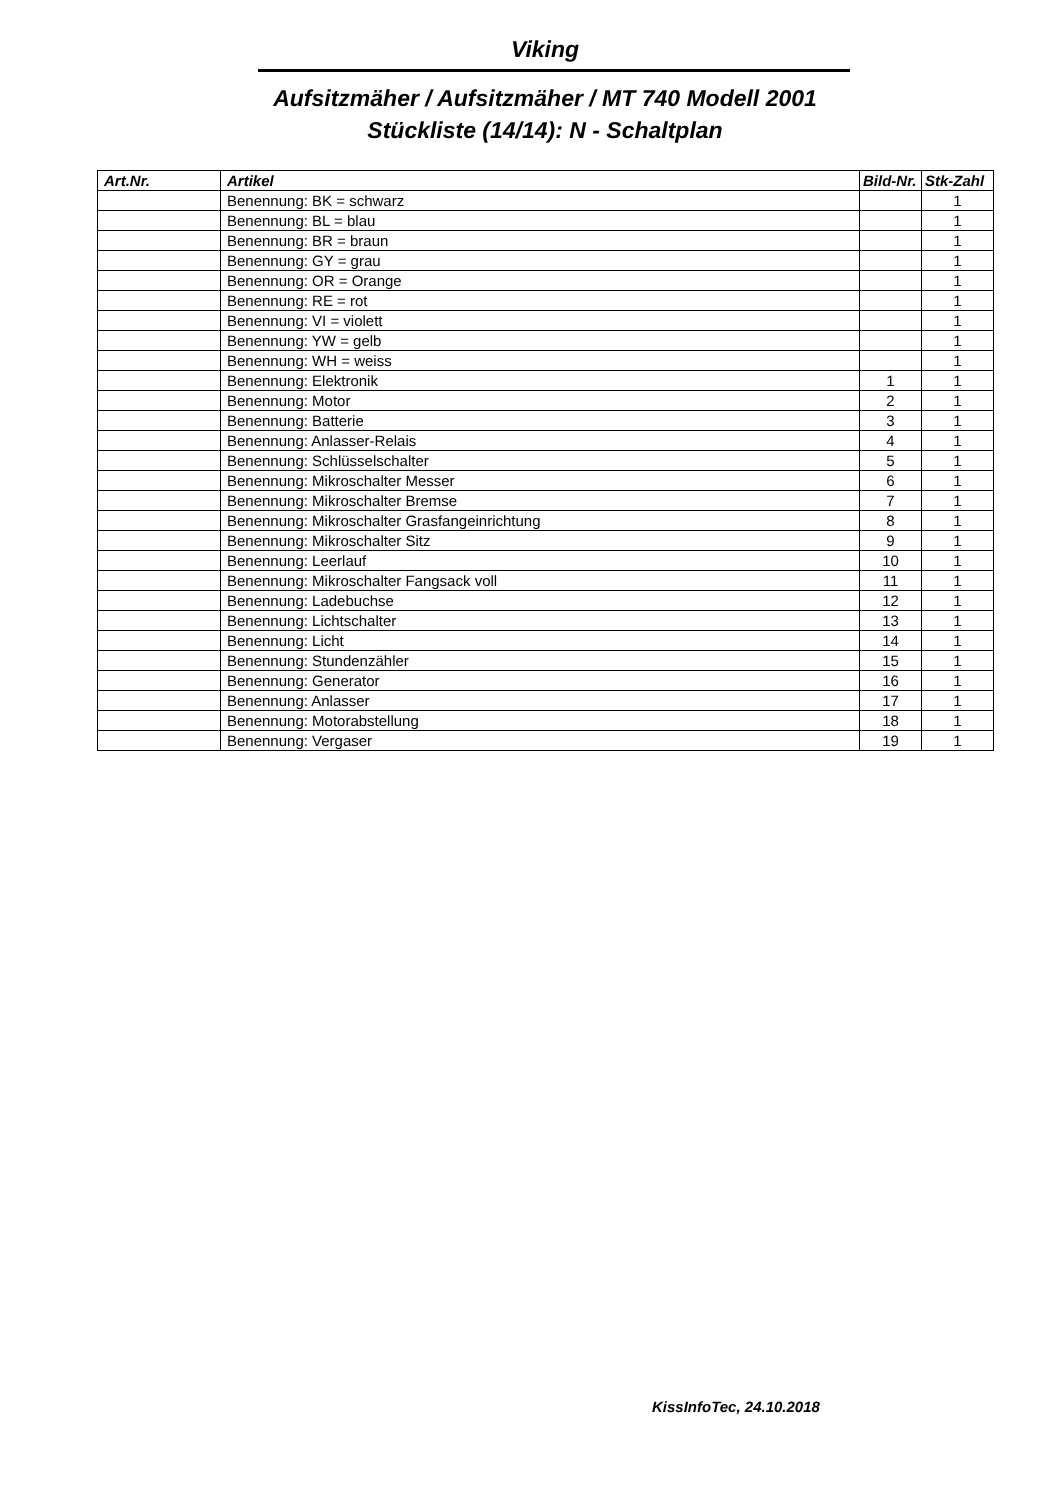Viking
Aufsitzmäher / Aufsitzmäher / MT 740 Modell 2001
Stückliste (14/14): N - Schaltplan
| Art.Nr. | Artikel | Bild-Nr. | Stk-Zahl |
| --- | --- | --- | --- |
| | Benennung: BK = schwarz | | 1 |
| | Benennung: BL = blau | | 1 |
| | Benennung: BR = braun | | 1 |
| | Benennung: GY = grau | | 1 |
| | Benennung: OR = Orange | | 1 |
| | Benennung: RE = rot | | 1 |
| | Benennung: VI = violett | | 1 |
| | Benennung: YW = gelb | | 1 |
| | Benennung: WH = weiss | | 1 |
| | Benennung: Elektronik | 1 | 1 |
| | Benennung: Motor | 2 | 1 |
| | Benennung: Batterie | 3 | 1 |
| | Benennung: Anlasser-Relais | 4 | 1 |
| | Benennung: Schlüsselschalter | 5 | 1 |
| | Benennung: Mikroschalter Messer | 6 | 1 |
| | Benennung: Mikroschalter Bremse | 7 | 1 |
| | Benennung: Mikroschalter Grasfangeinrichtung | 8 | 1 |
| | Benennung: Mikroschalter Sitz | 9 | 1 |
| | Benennung: Leerlauf | 10 | 1 |
| | Benennung: Mikroschalter Fangsack voll | 11 | 1 |
| | Benennung: Ladebuchse | 12 | 1 |
| | Benennung: Lichtschalter | 13 | 1 |
| | Benennung: Licht | 14 | 1 |
| | Benennung: Stundenzähler | 15 | 1 |
| | Benennung: Generator | 16 | 1 |
| | Benennung: Anlasser | 17 | 1 |
| | Benennung: Motorabstellung | 18 | 1 |
| | Benennung: Vergaser | 19 | 1 |
KissInfoTec, 24.10.2018